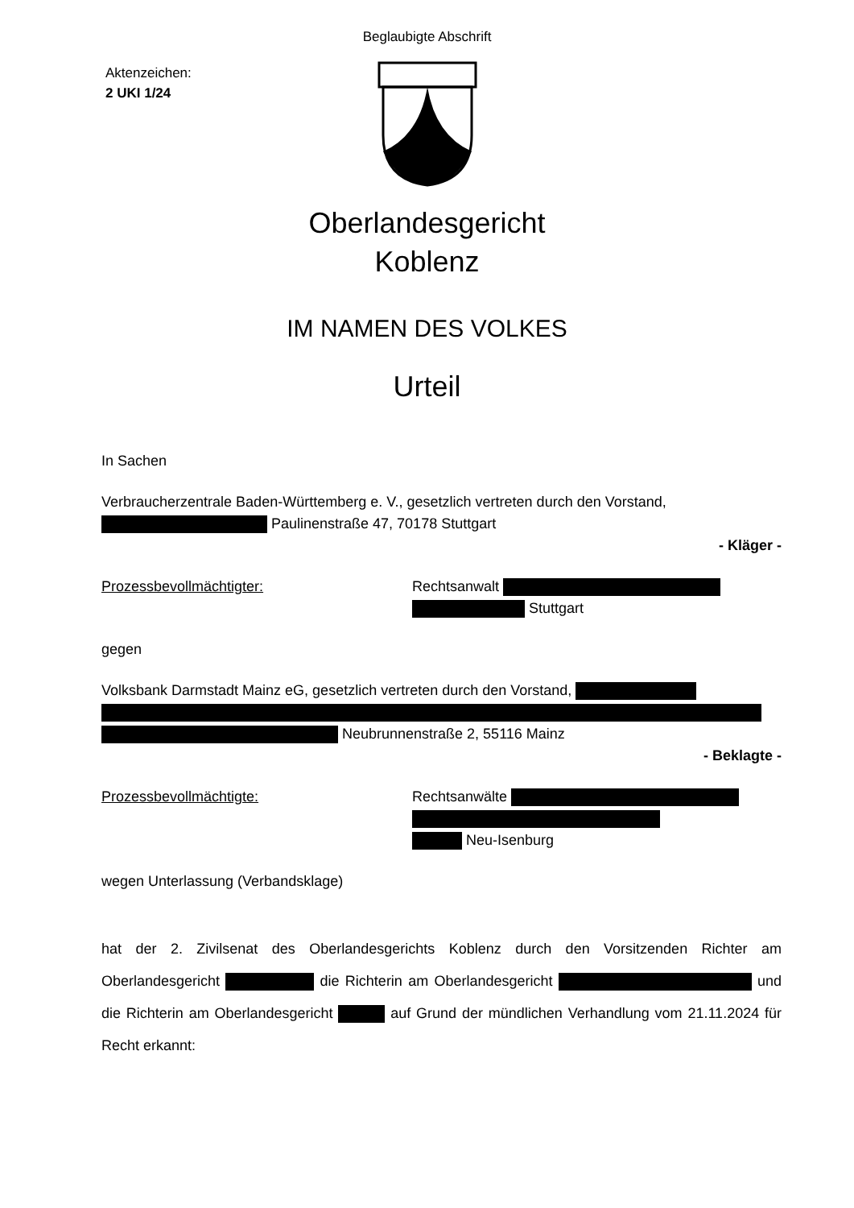Beglaubigte Abschrift
Aktenzeichen:
2 UKI 1/24
Oberlandesgericht
Koblenz
IM NAMEN DES VOLKES
Urteil
In Sachen
Verbraucherzentrale Baden-Württemberg e. V., gesetzlich vertreten durch den Vorstand,
Paulinenstraße 47, 70178 Stuttgart
- Kläger -
Prozessbevollmächtigter: Rechtsanwalt
Stuttgart
gegen
Volksbank Darmstadt Mainz eG, gesetzlich vertreten durch den Vorstand,
Neubrunnenstraße 2, 55116 Mainz
- Beklagte -
Prozessbevollmächtigte: Rechtsanwälte
Neu-Isenburg
wegen Unterlassung (Verbandsklage)
hat der 2. Zivilsenat des Oberlandesgerichts Koblenz durch den Vorsitzenden Richter am Oberlandesgericht die Richterin am Oberlandesgericht und die Richterin am Oberlandesgericht auf Grund der mündlichen Verhandlung vom 21.11.2024 für Recht erkannt: